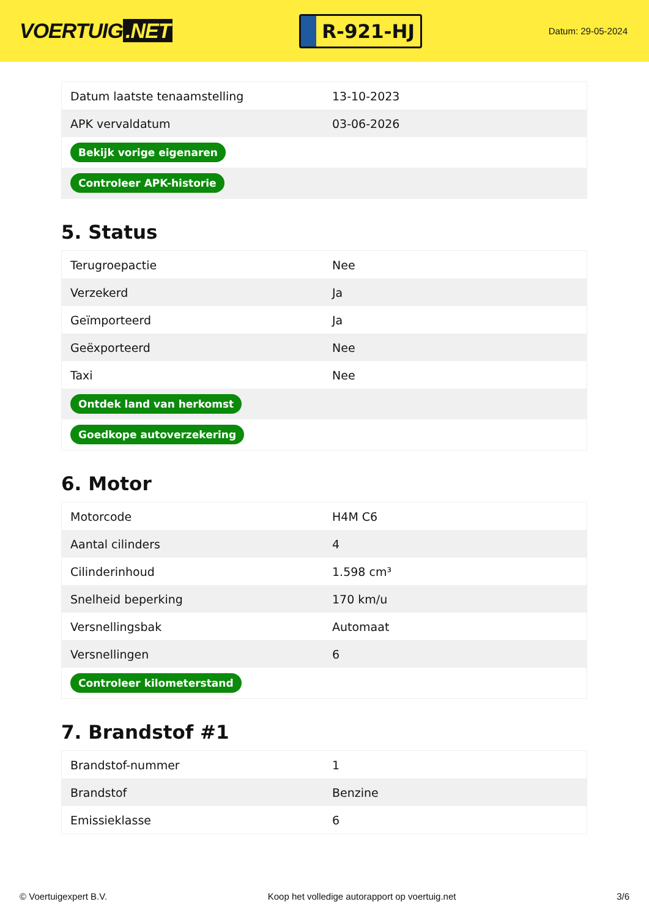VOERTUIG.NET
R-921-HJ
Datum: 29-05-2024
| Datum laatste tenaamstelling | 13-10-2023 |
| APK vervaldatum | 03-06-2026 |
| Bekijk vorige eigenaren | |
| Controleer APK-historie | |
5. Status
| Terugroepactie | Nee |
| Verzekerd | Ja |
| Geïmporteerd | Ja |
| Geëxporteerd | Nee |
| Taxi | Nee |
| Ontdek land van herkomst | |
| Goedkope autoverzekering | |
6. Motor
| Motorcode | H4M C6 |
| Aantal cilinders | 4 |
| Cilinderinhoud | 1.598 cm³ |
| Snelheid beperking | 170 km/u |
| Versnellingsbak | Automaat |
| Versnellingen | 6 |
| Controleer kilometerstand | |
7. Brandstof #1
| Brandstof-nummer | 1 |
| Brandstof | Benzine |
| Emissieklasse | 6 |
© Voertuigexpert B.V. Koop het volledige autorapport op voertuig.net 3/6